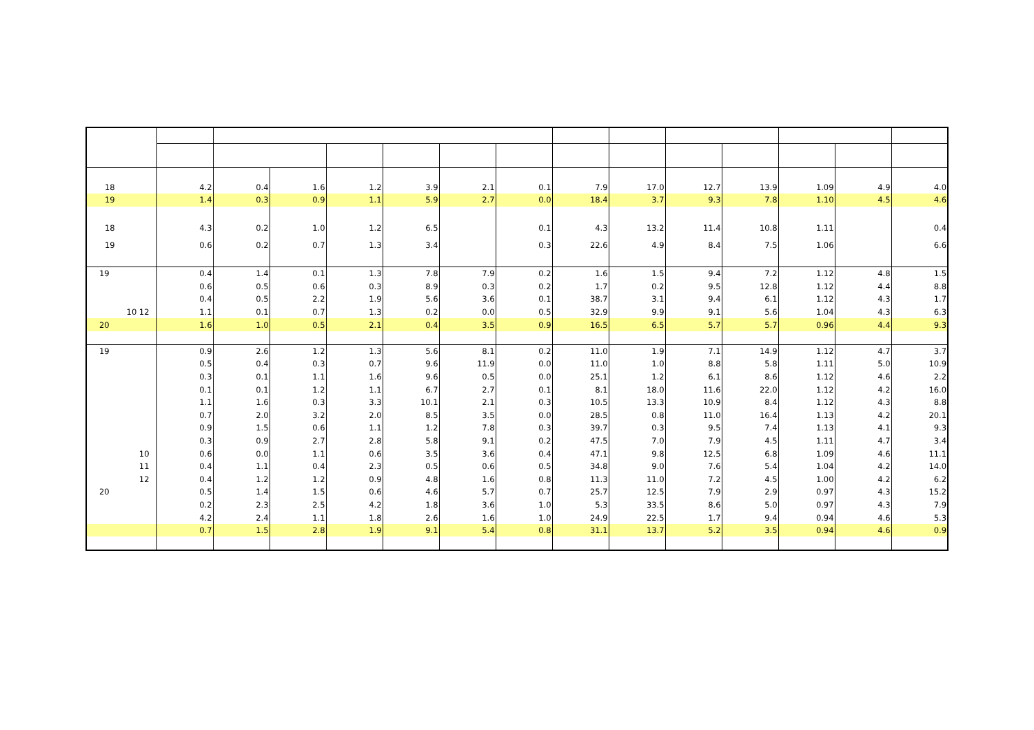| 18 | 4.2 | 0.4 | 1.6 | 1.2 | 3.9 | 2.1 | 0.1 | 7.9 | 17.0 | 12.7 | 13.9 | 1.09 | 4.9 | 4.0 |
| 19 | 1.4 | 0.3 | 0.9 | 1.1 | 5.9 | 2.7 | 0.0 | 18.4 | 3.7 | 9.3 | 7.8 | 1.10 | 4.5 | 4.6 |
| 18 | 4.3 | 0.2 | 1.0 | 1.2 | 6.5 | | 0.1 | 4.3 | 13.2 | 11.4 | 10.8 | 1.11 | | 0.4 |
| 19 | 0.6 | 0.2 | 0.7 | 1.3 | 3.4 | | 0.3 | 22.6 | 4.9 | 8.4 | 7.5 | 1.06 | | 6.6 |
| 19 | 0.4 | 1.4 | 0.1 | 1.3 | 7.8 | 7.9 | 0.2 | 1.6 | 1.5 | 9.4 | 7.2 | 1.12 | 4.8 | 1.5 |
| | 0.6 | 0.5 | 0.6 | 0.3 | 8.9 | 0.3 | 0.2 | 1.7 | 0.2 | 9.5 | 12.8 | 1.12 | 4.4 | 8.8 |
| | 0.4 | 0.5 | 2.2 | 1.9 | 5.6 | 3.6 | 0.1 | 38.7 | 3.1 | 9.4 | 6.1 | 1.12 | 4.3 | 1.7 |
| 10 12 | 1.1 | 0.1 | 0.7 | 1.3 | 0.2 | 0.0 | 0.5 | 32.9 | 9.9 | 9.1 | 5.6 | 1.04 | 4.3 | 6.3 |
| 20 | 1.6 | 1.0 | 0.5 | 2.1 | 0.4 | 3.5 | 0.9 | 16.5 | 6.5 | 5.7 | 5.7 | 0.96 | 4.4 | 9.3 |
| 19 | 0.9 | 2.6 | 1.2 | 1.3 | 5.6 | 8.1 | 0.2 | 11.0 | 1.9 | 7.1 | 14.9 | 1.12 | 4.7 | 3.7 |
| | 0.5 | 0.4 | 0.3 | 0.7 | 9.6 | 11.9 | 0.0 | 11.0 | 1.0 | 8.8 | 5.8 | 1.11 | 5.0 | 10.9 |
| | 0.3 | 0.1 | 1.1 | 1.6 | 9.6 | 0.5 | 0.0 | 25.1 | 1.2 | 6.1 | 8.6 | 1.12 | 4.6 | 2.2 |
| | 0.1 | 0.1 | 1.2 | 1.1 | 6.7 | 2.7 | 0.1 | 8.1 | 18.0 | 11.6 | 22.0 | 1.12 | 4.2 | 16.0 |
| | 1.1 | 1.6 | 0.3 | 3.3 | 10.1 | 2.1 | 0.3 | 10.5 | 13.3 | 10.9 | 8.4 | 1.12 | 4.3 | 8.8 |
| | 0.7 | 2.0 | 3.2 | 2.0 | 8.5 | 3.5 | 0.0 | 28.5 | 0.8 | 11.0 | 16.4 | 1.13 | 4.2 | 20.1 |
| | 0.9 | 1.5 | 0.6 | 1.1 | 1.2 | 7.8 | 0.3 | 39.7 | 0.3 | 9.5 | 7.4 | 1.13 | 4.1 | 9.3 |
| | 0.3 | 0.9 | 2.7 | 2.8 | 5.8 | 9.1 | 0.2 | 47.5 | 7.0 | 7.9 | 4.5 | 1.11 | 4.7 | 3.4 |
| 10 | 0.6 | 0.0 | 1.1 | 0.6 | 3.5 | 3.6 | 0.4 | 47.1 | 9.8 | 12.5 | 6.8 | 1.09 | 4.6 | 11.1 |
| 11 | 0.4 | 1.1 | 0.4 | 2.3 | 0.5 | 0.6 | 0.5 | 34.8 | 9.0 | 7.6 | 5.4 | 1.04 | 4.2 | 14.0 |
| 12 | 0.4 | 1.2 | 1.2 | 0.9 | 4.8 | 1.6 | 0.8 | 11.3 | 11.0 | 7.2 | 4.5 | 1.00 | 4.2 | 6.2 |
| 20 | 0.5 | 1.4 | 1.5 | 0.6 | 4.6 | 5.7 | 0.7 | 25.7 | 12.5 | 7.9 | 2.9 | 0.97 | 4.3 | 15.2 |
| | 0.2 | 2.3 | 2.5 | 4.2 | 1.8 | 3.6 | 1.0 | 5.3 | 33.5 | 8.6 | 5.0 | 0.97 | 4.3 | 7.9 |
| | 4.2 | 2.4 | 1.1 | 1.8 | 2.6 | 1.6 | 1.0 | 24.9 | 22.5 | 1.7 | 9.4 | 0.94 | 4.6 | 5.3 |
| | 0.7 | 1.5 | 2.8 | 1.9 | 9.1 | 5.4 | 0.8 | 31.1 | 13.7 | 5.2 | 3.5 | 0.94 | 4.6 | 0.9 |